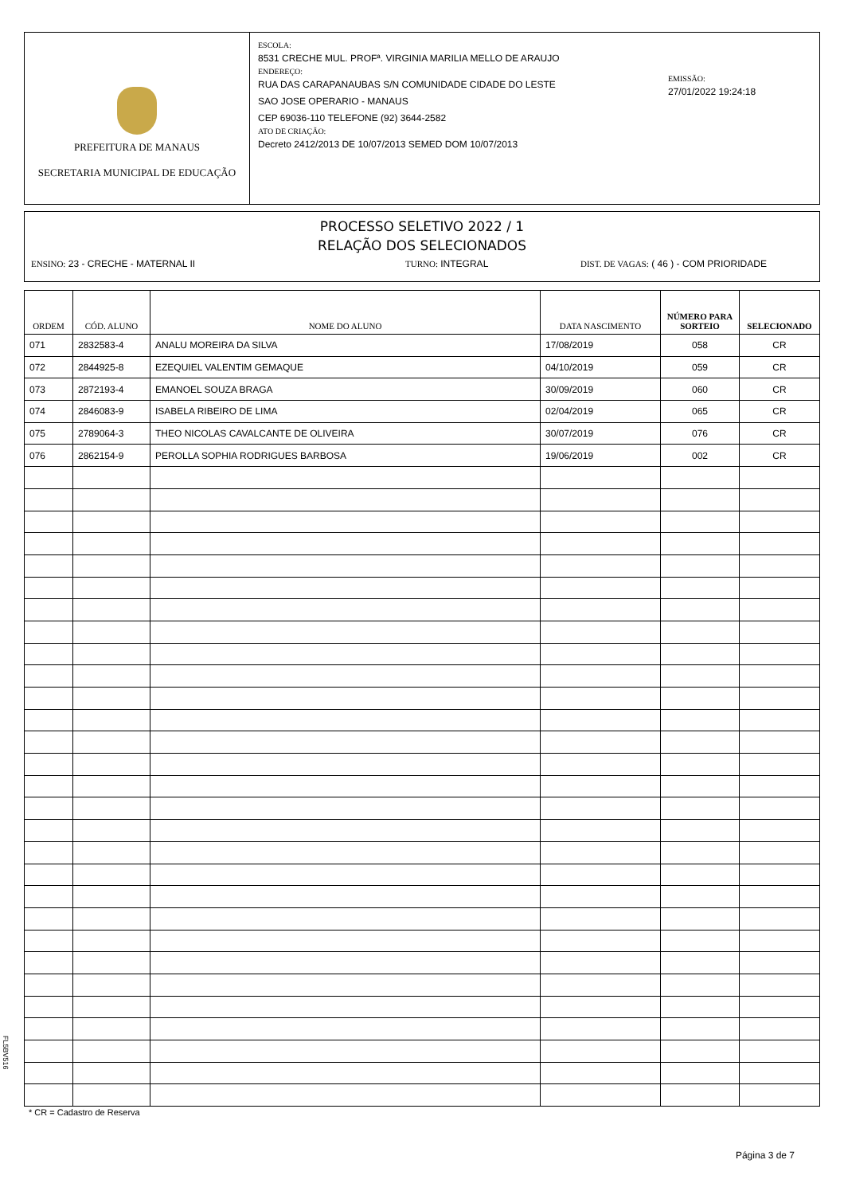PREFEITURA DE MANAUS
SECRETARIA MUNICIPAL DE EDUCAÇÃO
ESCOLA:
8531 CRECHE MUL. PROFª. VIRGINIA MARILIA MELLO DE ARAUJO
ENDEREÇO:
RUA DAS CARAPANAUBAS S/N COMUNIDADE CIDADE DO LESTE
SAO JOSE OPERARIO - MANAUS
CEP 69036-110 TELEFONE (92) 3644-2582
ATO DE CRIAÇÃO:
Decreto 2412/2013 DE 10/07/2013 SEMED DOM 10/07/2013
EMISSÃO:
27/01/2022 19:24:18
PROCESSO SELETIVO 2022 / 1
RELAÇÃO DOS SELECIONADOS
ENSINO: 23 - CRECHE - MATERNAL II TURNO: INTEGRAL DIST. DE VAGAS: ( 46 ) - COM PRIORIDADE
| ORDEM | CÓD. ALUNO | NOME DO ALUNO | DATA NASCIMENTO | NÚMERO PARA SORTEIO | SELECIONADO |
| --- | --- | --- | --- | --- | --- |
| 071 | 2832583-4 | ANALU MOREIRA DA SILVA | 17/08/2019 | 058 | CR |
| 072 | 2844925-8 | EZEQUIEL VALENTIM GEMAQUE | 04/10/2019 | 059 | CR |
| 073 | 2872193-4 | EMANOEL SOUZA BRAGA | 30/09/2019 | 060 | CR |
| 074 | 2846083-9 | ISABELA RIBEIRO DE LIMA | 02/04/2019 | 065 | CR |
| 075 | 2789064-3 | THEO NICOLAS CAVALCANTE DE OLIVEIRA | 30/07/2019 | 076 | CR |
| 076 | 2862154-9 | PEROLLA SOPHIA RODRIGUES BARBOSA | 19/06/2019 | 002 | CR |
FL5BV516
* CR = Cadastro de Reserva
Página 3 de 7